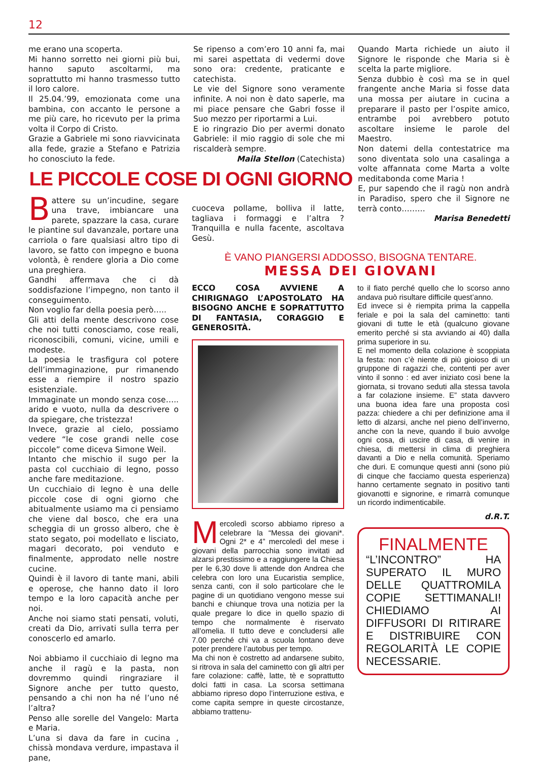12
me erano una scoperta.
Mi hanno sorretto nei giorni più bui, hanno saputo ascoltarmi, ma soprattutto mi hanno trasmesso tutto il loro calore.
Il 25.04.’99, emozionata come una bambina, con accanto le persone a me più care, ho ricevuto per la prima volta il Corpo di Cristo.
Grazie a Gabriele mi sono riavvicinata alla fede, grazie a Stefano e Patrizia ho conosciuto la fede.
Se ripenso a com’ero 10 anni fa, mai mi sarei aspettata di vedermi dove sono ora: credente, praticante e catechista.
Le vie del Signore sono veramente infinite. A noi non è dato saperle, ma mi piace pensare che Gabri fosse il Suo mezzo per riportarmi a Lui.
E io ringrazio Dio per avermi donato Gabriele: il mio raggio di sole che mi riscalderà sempre.
Maila Stellon (Catechista)
Quando Marta richiede un aiuto il Signore le risponde che Maria si è scelta la parte migliore.
Senza dubbio è così ma se in quel frangente anche Maria si fosse data una mossa per aiutare in cucina a preparare il pasto per l’ospite amico, entrambe poi avrebbero potuto ascoltare insieme le parole del Maestro.
Non datemi della contestatrice ma sono diventata solo una casalinga a volte affannata come Marta a volte meditabonda come Maria !
E, pur sapendo che il ragù non andrà in Paradiso, spero che il Signore ne terrà conto………
Marisa Benedetti
LE PICCOLE COSE DI OGNI GIORNO
Battere su un’incudine, segare una trave, imbiancare una parete, spazzare la casa, curare le piantine sul davanzale, portare una carriola o fare qualsiasi altro tipo di lavoro, se fatto con impegno e buona volontà, è rendere gloria a Dio come una preghiera.
Gandhi affermava che ci dà soddisfazione l’impegno, non tanto il conseguimento.
Non voglio far della poesia però…..
Gli atti della mente descrivono cose che noi tutti conosciamo, cose reali, riconoscibili, comuni, vicine, umili e modeste.
La poesia le trasfigura col potere dell’immaginazione, pur rimanendo esse a riempire il nostro spazio esistenziale.
Immaginate un mondo senza cose….. arido e vuoto, nulla da descrivere o da spiegare, che tristezza!
Invece, grazie al cielo, possiamo vedere “le cose grandi nelle cose piccole” come diceva Simone Weil.
Intanto che mischio il sugo per la pasta col cucchiaio di legno, posso anche fare meditazione.
Un cucchiaio di legno è una delle piccole cose di ogni giorno che abitualmente usiamo ma ci pensiamo che viene dal bosco, che era una scheggia di un grosso albero, che è stato segato, poi modellato e lisciato, magari decorato, poi venduto e finalmente, approdato nelle nostre cucine.
Quindi è il lavoro di tante mani, abili e operose, che hanno dato il loro tempo e la loro capacità anche per noi.
Anche noi siamo stati pensati, voluti, creati da Dio, arrivati sulla terra per conoscerlo ed amarlo.
Noi abbiamo il cucchiaio di legno ma anche il ragù e la pasta, non dovremmo quindi ringraziare il Signore anche per tutto questo, pensando a chi non ha né l’uno né l’altra?
Penso alle sorelle del Vangelo: Marta e Maria.
L’una si dava da fare in cucina , chissà mondava verdure, impastava il pane,
cuoceva pollame, bolliva il latte, tagliava i formaggi e l’altra ? Tranquilla e nulla facente, ascoltava Gesù.
È VANO PIANGERSI ADDOSSO, BISOGNA TENTARE.
MESSA DEI GIOVANI
ECCO COSA AVVIENE A CHIRIGNAGO L’APOSTOLATO HA BISOGNO ANCHE E SOPRATTUTTO DI FANTASIA, CORAGGIO E GENEROSITÀ.
Mercoledì scorso abbiamo ripreso a celebrare la “Messa dei giovani*. Ogni 2* e 4” mercoledì del mese i giovani della parrocchia sono invitati ad alzarsi prestissimo e a raggiungere la Chiesa per le 6,30 dove li attende don Andrea che celebra con loro una Eucaristia semplice, senza canti, con il solo particolare che le pagine di un quotidiano vengono messe sui banchi e chiunque trova una notizia per la quale pregare lo dice in quello spazio di tempo che normalmente è riservato all’omelia. Il tutto deve e concludersi alle 7.00 perché chi va a scuola lontano deve poter prendere l’autobus per tempo.
Ma chi non è costretto ad andarsene subito, si ritrova in sala del caminetto con gli altri per fare colazione: caffè, latte, tè e soprattutto dolci fatti in casa. La scorsa settimana abbiamo ripreso dopo l’interruzione estiva, e come capita sempre in queste circostanze, abbiamo trattenu-
to il fiato perché quello che lo scorso anno andava può risultare difficile quest’anno.
Ed invece si è riempita prima la cappella feriale e poi la sala del caminetto: tanti giovani di tutte le età (qualcuno giovane emerito perché si sta avviando ai 40) dalla prima superiore in su.
E nel momento della colazione è scoppiata la festa: non c’è niente di più gioioso di un gruppone di ragazzi che, contenti per aver vinto il sonno : ed aver iniziato così bene la giornata, si trovano seduti alla stessa tavola a far colazione insieme. E” stata davvero una buona idea fare una proposta così pazza: chiedere a chi per definizione ama il letto di alzarsi, anche nel pieno dell’inverno, anche con la neve, quando il buio avvolge ogni cosa, di uscire di casa, di venire in chiesa, di mettersi in clima di preghiera davanti a Dio e nella comunità. Speriamo che duri. E comunque questi anni (sono più di cinque che facciamo questa esperienza) hanno certamente segnato in positivo tanti giovanotti e signorine, e rimarrà comunque un ricordo indimenticabile.
d.R.T.
FINALMENTE
“L’INCONTRO” HA SUPERATO IL MURO DELLE QUATTROMILA COPIE SETTIMANALI! CHIEDIAMO AI DIFFUSORI DI RITIRARE E DISTRIBUIRE CON REGOLARITÀ LE COPIE NECESSARIE.